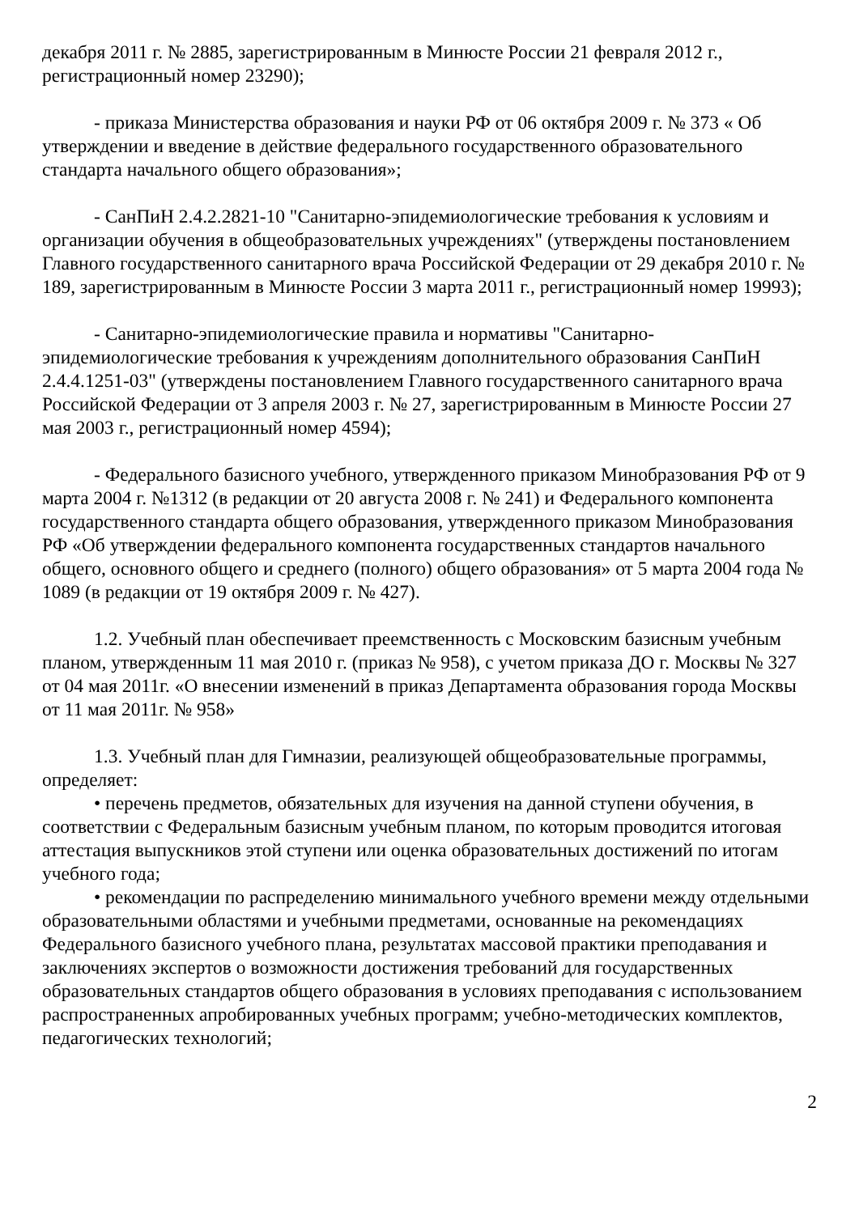декабря 2011 г. № 2885, зарегистрированным в Минюсте России 21 февраля 2012 г., регистрационный номер 23290);
- приказа Министерства образования и науки РФ от 06 октября 2009 г. № 373 « Об утверждении и введение в действие федерального государственного образовательного стандарта начального общего образования»;
- СанПиН 2.4.2.2821-10 "Санитарно-эпидемиологические требования к условиям и организации обучения в общеобразовательных учреждениях" (утверждены постановлением Главного государственного санитарного врача Российской Федерации от 29 декабря 2010 г. № 189, зарегистрированным в Минюсте России 3 марта 2011 г., регистрационный номер 19993);
- Санитарно-эпидемиологические правила и нормативы "Санитарно-эпидемиологические требования к учреждениям дополнительного образования СанПиН 2.4.4.1251-03" (утверждены постановлением Главного государственного санитарного врача Российской Федерации от 3 апреля 2003 г. № 27, зарегистрированным в Минюсте России 27 мая 2003 г., регистрационный номер 4594);
- Федерального базисного учебного, утвержденного приказом Минобразования РФ от 9 марта 2004 г. №1312 (в редакции от 20 августа 2008 г. № 241) и Федерального компонента государственного стандарта общего образования, утвержденного приказом Минобразования РФ «Об утверждении федерального компонента государственных стандартов начального общего, основного общего и среднего (полного) общего образования» от 5 марта 2004 года № 1089 (в редакции от 19 октября 2009 г. № 427).
1.2. Учебный план обеспечивает преемственность с Московским базисным учебным планом, утвержденным 11 мая 2010 г. (приказ № 958), с учетом приказа ДО г. Москвы № 327 от 04 мая 2011г. «О внесении изменений в приказ Департамента образования города Москвы от 11 мая 2011г. № 958»
1.3. Учебный план для Гимназии, реализующей общеобразовательные программы, определяет:
• перечень предметов, обязательных для изучения на данной ступени обучения, в соответствии с Федеральным базисным учебным планом, по которым проводится итоговая аттестация выпускников этой ступени или оценка образовательных достижений по итогам учебного года;
• рекомендации по распределению минимального учебного времени между отдельными образовательными областями и учебными предметами, основанные на рекомендациях Федерального базисного учебного плана, результатах массовой практики преподавания и заключениях экспертов о возможности достижения требований для государственных образовательных стандартов общего образования в условиях преподавания с использованием распространенных апробированных учебных программ; учебно-методических комплектов, педагогических технологий;
2